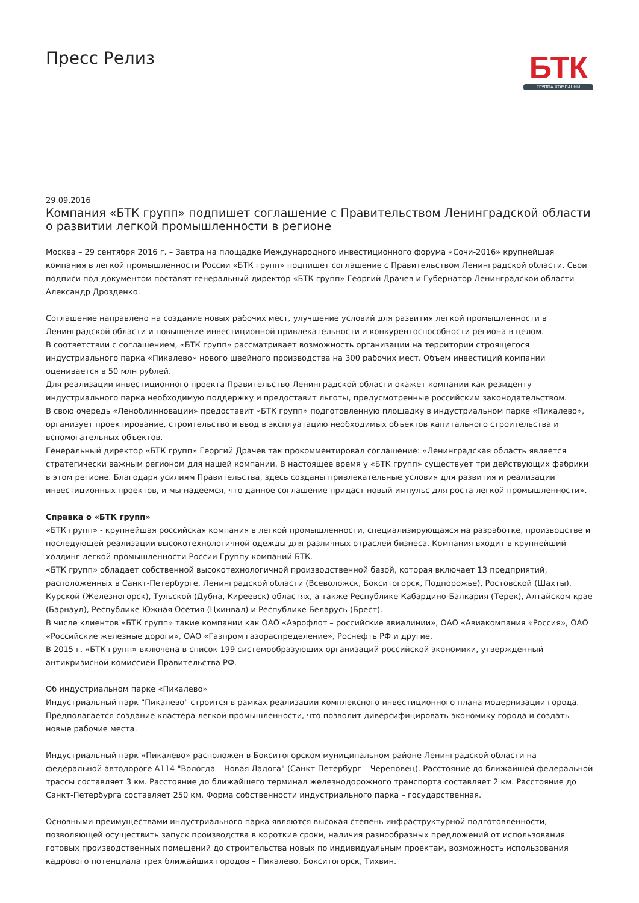Пресс Релиз
БТК
ГРУППА КОМПАНИЙ
29.09.2016
Компания «БТК групп» подпишет соглашение с Правительством Ленинградской области о развитии легкой промышленности в регионе
Москва – 29 сентября 2016 г. – Завтра на площадке Международного инвестиционного форума «Сочи-2016» крупнейшая компания в легкой промышленности России «БТК групп» подпишет соглашение с Правительством Ленинградской области. Свои подписи под документом поставят генеральный директор «БТК групп» Георгий Драчев и Губернатор Ленинградской области Александр Дрозденко.
Соглашение направлено на создание новых рабочих мест, улучшение условий для развития легкой промышленности в Ленинградской области и повышение инвестиционной привлекательности и конкурентоспособности региона в целом.
В соответствии с соглашением, «БТК групп» рассматривает возможность организации на территории строящегося индустриального парка «Пикалево» нового швейного производства на 300 рабочих мест. Объем инвестиций компании оценивается в 50 млн рублей.
Для реализации инвестиционного проекта Правительство Ленинградской области окажет компании как резиденту индустриального парка необходимую поддержку и предоставит льготы, предусмотренные российским законодательством.
В свою очередь «Леноблинновации» предоставит «БТК групп» подготовленную площадку в индустриальном парке «Пикалево», организует проектирование, строительство и ввод в эксплуатацию необходимых объектов капитального строительства и вспомогательных объектов.
Генеральный директор «БТК групп» Георгий Драчев так прокомментировал соглашение: «Ленинградская область является стратегически важным регионом для нашей компании. В настоящее время у «БТК групп» существует три действующих фабрики в этом регионе. Благодаря усилиям Правительства, здесь созданы привлекательные условия для развития и реализации инвестиционных проектов, и мы надеемся, что данное соглашение придаст новый импульс для роста легкой промышленности».
Справка о «БТК групп»
«БТК групп» - крупнейшая российская компания в легкой промышленности, специализирующаяся на разработке, производстве и последующей реализации высокотехнологичной одежды для различных отраслей бизнеса. Компания входит в крупнейший холдинг легкой промышленности России Группу компаний БТК.
«БТК групп» обладает собственной высокотехнологичной производственной базой, которая включает 13 предприятий, расположенных в Санкт-Петербурге, Ленинградской области (Всеволожск, Бокситогорск, Подпорожье), Ростовской (Шахты), Курской (Железногорск), Тульской (Дубна, Киреевск) областях, а также Республике Кабардино-Балкария (Терек), Алтайском крае (Барнаул), Республике Южная Осетия (Цхинвал) и Республике Беларусь (Брест).
В числе клиентов «БТК групп» такие компании как ОАО «Аэрофлот – российские авиалинии», ОАО «Авиакомпания «Россия», ОАО «Российские железные дороги», ОАО «Газпром газораспределение», Роснефть РФ и другие.
В 2015 г. «БТК групп» включена в список 199 системообразующих организаций российской экономики, утвержденный антикризисной комиссией Правительства РФ.
Об индустриальном парке «Пикалево»
Индустриальный парк "Пикалево" строится в рамках реализации комплексного инвестиционного плана модернизации города. Предполагается создание кластера легкой промышленности, что позволит диверсифицировать экономику города и создать новые рабочие места.
Индустриальный парк «Пикалево» расположен в Бокситогорском муниципальном районе Ленинградской области на федеральной автодороге А114 "Вологда – Новая Ладога" (Санкт-Петербург – Череповец). Расстояние до ближайшей федеральной трассы составляет 3 км. Расстояние до ближайшего терминал железнодорожного транспорта составляет 2 км. Расстояние до Санкт-Петербурга составляет 250 км. Форма собственности индустриального парка – государственная.
Основными преимуществами индустриального парка являются высокая степень инфраструктурной подготовленности, позволяющей осуществить запуск производства в короткие сроки, наличия разнообразных предложений от использования готовых производственных помещений до строительства новых по индивидуальным проектам, возможность использования кадрового потенциала трех ближайших городов – Пикалево, Бокситогорск, Тихвин.